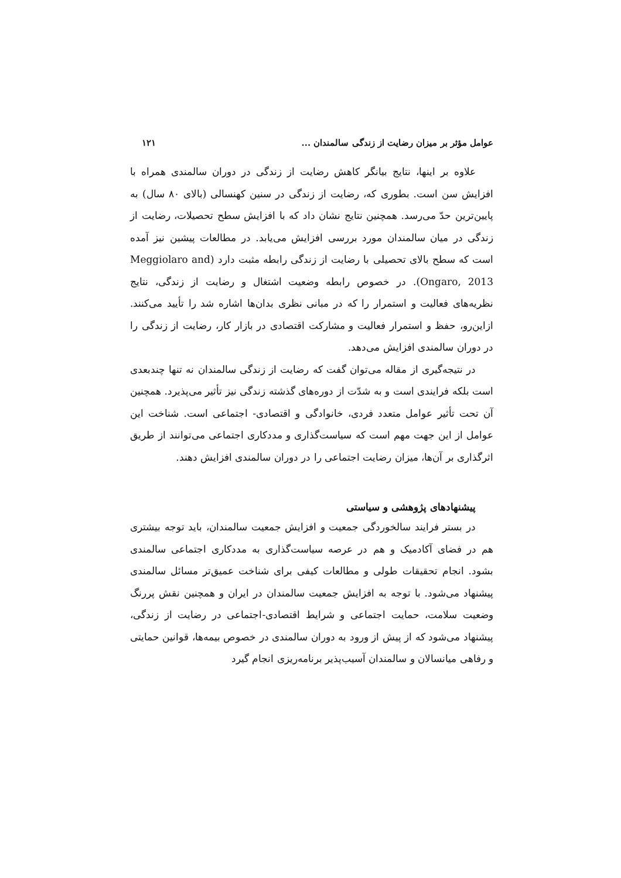عوامل مؤثر بر میزان رضایت از زندگی سالمندان ... ۱۲۱
علاوه بر اینها، نتایج بیانگر کاهش رضایت از زندگی در دوران سالمندی همراه با افزایش سن است. بطوری که، رضایت از زندگی در سنین کهنسالی (بالای ۸۰ سال) به پایین‌ترین حدّ می‌رسد. همچنین نتایج نشان داد که با افزایش سطح تحصیلات، رضایت از زندگی در میان سالمندان مورد بررسی افزایش می‌یابد. در مطالعات پیشین نیز آمده است که سطح بالای تحصیلی با رضایت از زندگی رابطه مثبت دارد (Meggiolaro and Ongaro, 2013). در خصوص رابطه وضعیت اشتغال و رضایت از زندگی، نتایج نظریه‌های فعالیت و استمرار را که در مبانی نظری بدان‌ها اشاره شد را تأیید می‌کنند. ازاین‌رو، حفظ و استمرار فعالیت و مشارکت اقتصادی در بازار کار، رضایت از زندگی را در دوران سالمندی افزایش می‌دهد.
در نتیجه‌گیری از مقاله می‌توان گفت که رضایت از زندگی سالمندان نه تنها چندبعدی است بلکه فرایندی است و به شدّت از دوره‌های گذشته زندگی نیز تأثیر می‌پذیرد. همچنین آن تحت تأثیر عوامل متعدد فردی، خانوادگی و اقتصادی- اجتماعی است. شناخت این عوامل از این جهت مهم است که سیاست‌گذاری و مددکاری اجتماعی می‌توانند از طریق اثرگذاری بر آن‌ها، میزان رضایت اجتماعی را در دوران سالمندی افزایش دهند.
پیشنهادهای پژوهشی و سیاستی
در بستر فرایند سالخوردگی جمعیت و افزایش جمعیت سالمندان، باید توجه بیشتری هم در فضای آکادمیک و هم در عرصه سیاست‌گذاری به مددکاری اجتماعی سالمندی بشود. انجام تحقیقات طولی و مطالعات کیفی برای شناخت عمیق‌تر مسائل سالمندی پیشنهاد می‌شود. با توجه به افزایش جمعیت سالمندان در ایران و همچنین نقش پررنگ وضعیت سلامت، حمایت اجتماعی و شرایط اقتصادی-اجتماعی در رضایت از زندگی، پیشنهاد می‌شود که از پیش از ورود به دوران سالمندی در خصوص بیمه‌ها، قوانین حمایتی و رفاهی میانسالان و سالمندان آسیب‌پذیر برنامه‌ریزی انجام گیرد